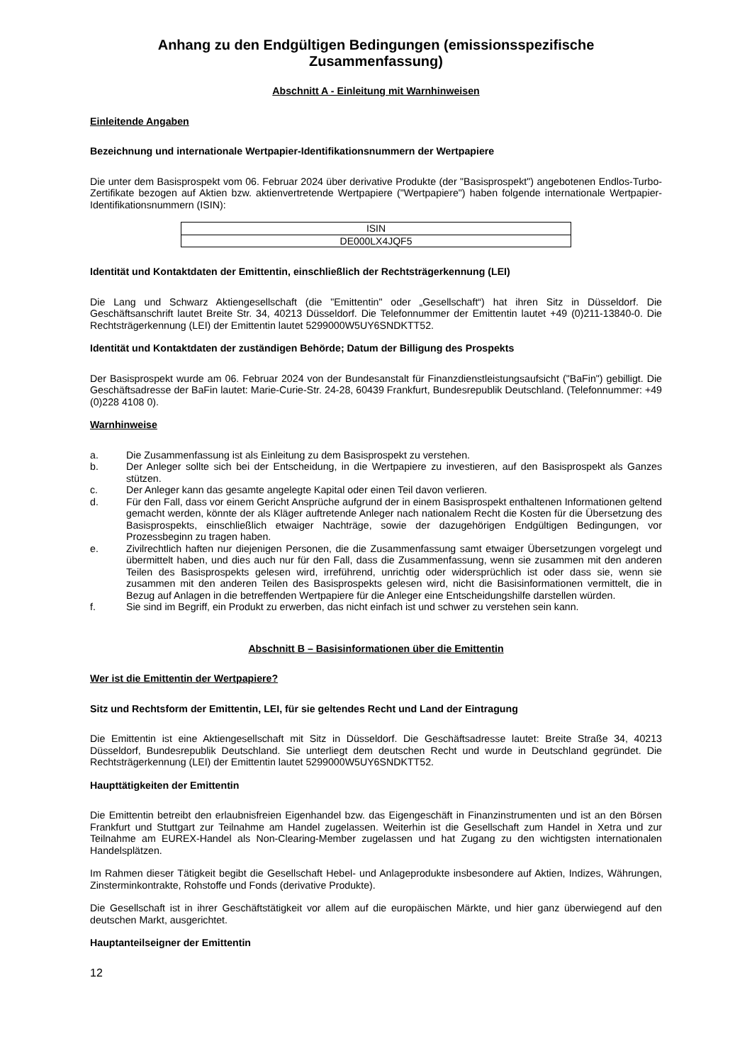Anhang zu den Endgültigen Bedingungen (emissionsspezifische Zusammenfassung)
Abschnitt A - Einleitung mit Warnhinweisen
Einleitende Angaben
Bezeichnung und internationale Wertpapier-Identifikationsnummern der Wertpapiere
Die unter dem Basisprospekt vom 06. Februar 2024 über derivative Produkte (der "Basisprospekt") angebotenen Endlos-Turbo-Zertifikate bezogen auf Aktien bzw. aktienvertretende Wertpapiere ("Wertpapiere") haben folgende internationale Wertpapier-Identifikationsnummern (ISIN):
| ISIN |
| DE000LX4JQF5 |
Identität und Kontaktdaten der Emittentin, einschließlich der Rechtsträgerkennung (LEI)
Die Lang und Schwarz Aktiengesellschaft (die "Emittentin" oder „Gesellschaft“) hat ihren Sitz in Düsseldorf. Die Geschäftsanschrift lautet Breite Str. 34, 40213 Düsseldorf. Die Telefonnummer der Emittentin lautet +49 (0)211-13840-0. Die Rechtsträgerkennung (LEI) der Emittentin lautet 5299000W5UY6SNDKTT52.
Identität und Kontaktdaten der zuständigen Behörde; Datum der Billigung des Prospekts
Der Basisprospekt wurde am 06. Februar 2024 von der Bundesanstalt für Finanzdienstleistungsaufsicht ("BaFin") gebilligt. Die Geschäftsadresse der BaFin lautet: Marie-Curie-Str. 24-28, 60439 Frankfurt, Bundesrepublik Deutschland. (Telefonnummer: +49 (0)228 4108 0).
Warnhinweise
a. Die Zusammenfassung ist als Einleitung zu dem Basisprospekt zu verstehen.
b. Der Anleger sollte sich bei der Entscheidung, in die Wertpapiere zu investieren, auf den Basisprospekt als Ganzes stützen.
c. Der Anleger kann das gesamte angelegte Kapital oder einen Teil davon verlieren.
d. Für den Fall, dass vor einem Gericht Ansprüche aufgrund der in einem Basisprospekt enthaltenen Informationen geltend gemacht werden, könnte der als Kläger auftretende Anleger nach nationalem Recht die Kosten für die Übersetzung des Basisprospekts, einschließlich etwaiger Nachträge, sowie der dazugehörigen Endgültigen Bedingungen, vor Prozessbeginn zu tragen haben.
e. Zivilrechtlich haften nur diejenigen Personen, die die Zusammenfassung samt etwaiger Übersetzungen vorgelegt und übermittelt haben, und dies auch nur für den Fall, dass die Zusammenfassung, wenn sie zusammen mit den anderen Teilen des Basisprospekts gelesen wird, irreführend, unrichtig oder widersprüchlich ist oder dass sie, wenn sie zusammen mit den anderen Teilen des Basisprospekts gelesen wird, nicht die Basisinformationen vermittelt, die in Bezug auf Anlagen in die betreffenden Wertpapiere für die Anleger eine Entscheidungshilfe darstellen würden.
f. Sie sind im Begriff, ein Produkt zu erwerben, das nicht einfach ist und schwer zu verstehen sein kann.
Abschnitt B – Basisinformationen über die Emittentin
Wer ist die Emittentin der Wertpapiere?
Sitz und Rechtsform der Emittentin, LEI, für sie geltendes Recht und Land der Eintragung
Die Emittentin ist eine Aktiengesellschaft mit Sitz in Düsseldorf. Die Geschäftsadresse lautet: Breite Straße 34, 40213 Düsseldorf, Bundesrepublik Deutschland. Sie unterliegt dem deutschen Recht und wurde in Deutschland gegründet. Die Rechtsträgerkennung (LEI) der Emittentin lautet 5299000W5UY6SNDKTT52.
Haupttätigkeiten der Emittentin
Die Emittentin betreibt den erlaubnisfreien Eigenhandel bzw. das Eigengeschäft in Finanzinstrumenten und ist an den Börsen Frankfurt und Stuttgart zur Teilnahme am Handel zugelassen. Weiterhin ist die Gesellschaft zum Handel in Xetra und zur Teilnahme am EUREX-Handel als Non-Clearing-Member zugelassen und hat Zugang zu den wichtigsten internationalen Handelsplätzen.
Im Rahmen dieser Tätigkeit begibt die Gesellschaft Hebel- und Anlageprodukte insbesondere auf Aktien, Indizes, Währungen, Zinsterminkontrakte, Rohstoffe und Fonds (derivative Produkte).
Die Gesellschaft ist in ihrer Geschäftstätigkeit vor allem auf die europäischen Märkte, und hier ganz überwiegend auf den deutschen Markt, ausgerichtet.
Hauptanteilseigner der Emittentin
12